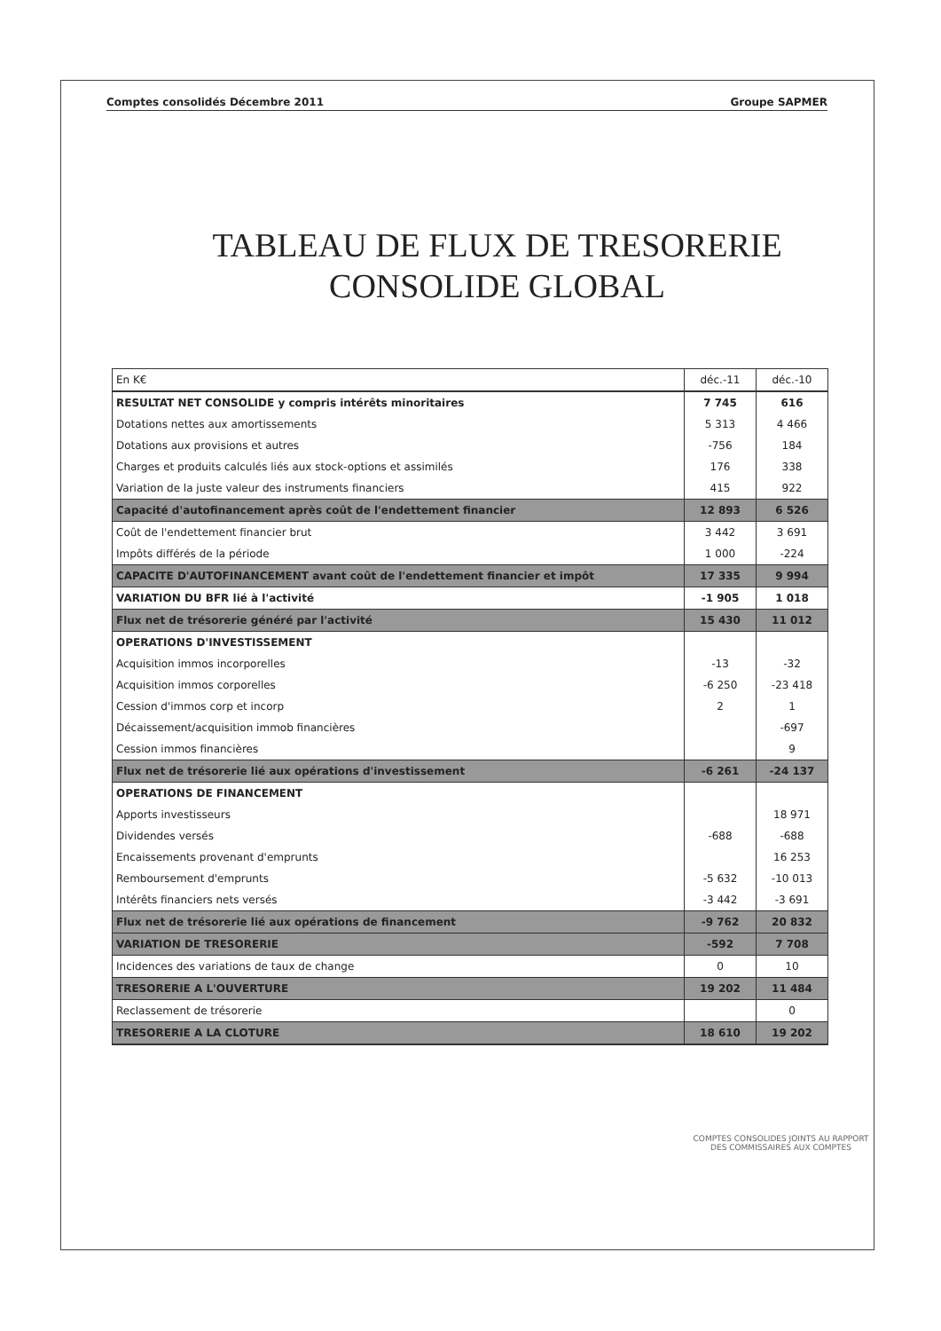Comptes consolidés Décembre 2011 Groupe SAPMER
TABLEAU DE FLUX DE TRESORERIE
CONSOLIDE GLOBAL
| En K€ | déc.-11 | déc.-10 |
| --- | --- | --- |
| RESULTAT NET CONSOLIDE y compris intérêts minoritaires | 7 745 | 616 |
| Dotations nettes aux amortissements | 5 313 | 4 466 |
| Dotations aux provisions et autres | -756 | 184 |
| Charges et produits calculés liés aux stock-options et assimilés | 176 | 338 |
| Variation de la juste valeur des instruments financiers | 415 | 922 |
| Capacité d'autofinancement après coût de l'endettement financier | 12 893 | 6 526 |
| Coût de l'endettement financier brut | 3 442 | 3 691 |
| Impôts différés de la période | 1 000 | -224 |
| CAPACITE D'AUTOFINANCEMENT avant coût de l'endettement financier et impôt | 17 335 | 9 994 |
| VARIATION DU BFR lié à l'activité | -1 905 | 1 018 |
| Flux net de trésorerie généré par l'activité | 15 430 | 11 012 |
| OPERATIONS D'INVESTISSEMENT | | |
| Acquisition immos incorporelles | -13 | -32 |
| Acquisition immos corporelles | -6 250 | -23 418 |
| Cession d'immos corp et incorp | 2 | 1 |
| Décaissement/acquisition immob financières | | -697 |
| Cession immos financières | | 9 |
| Flux net de trésorerie lié aux opérations d'investissement | -6 261 | -24 137 |
| OPERATIONS DE FINANCEMENT | | |
| Apports investisseurs | | 18 971 |
| Dividendes versés | -688 | -688 |
| Encaissements provenant d'emprunts | | 16 253 |
| Remboursement d'emprunts | -5 632 | -10 013 |
| Intérêts financiers nets versés | -3 442 | -3 691 |
| Flux net de trésorerie lié aux opérations de financement | -9 762 | 20 832 |
| VARIATION DE TRESORERIE | -592 | 7 708 |
| Incidences des variations de taux de change | 0 | 10 |
| TRESORERIE A L'OUVERTURE | 19 202 | 11 484 |
| Reclassement de trésorerie | | 0 |
| TRESORERIE A LA CLOTURE | 18 610 | 19 202 |
COMPTES CONSOLIDES JOINTS AU RAPPORT
DES COMMISSAIRES AUX COMPTES